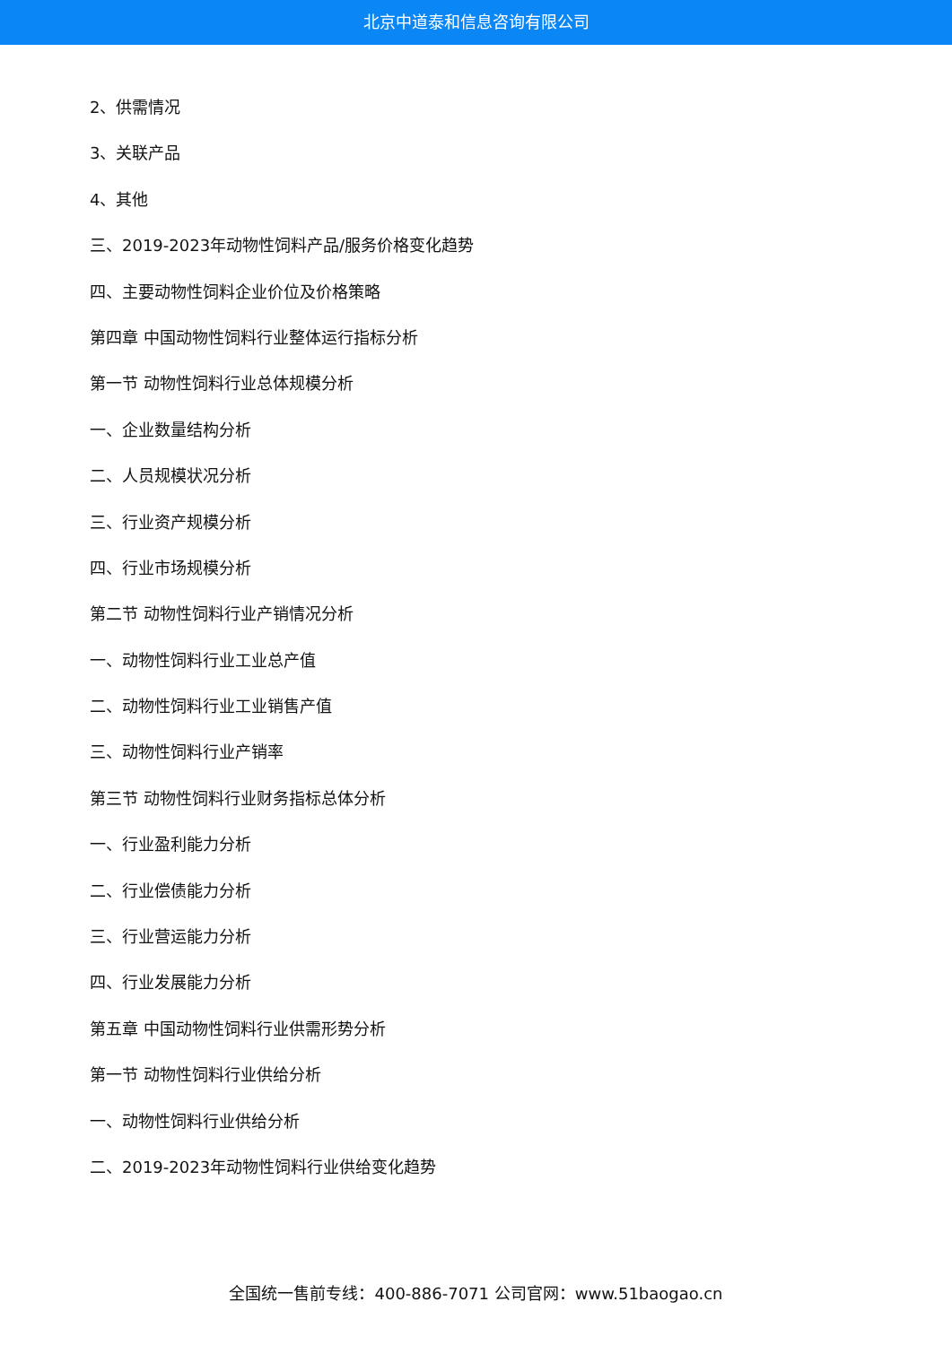北京中道泰和信息咨询有限公司
2、供需情况
3、关联产品
4、其他
三、2019-2023年动物性饲料产品/服务价格变化趋势
四、主要动物性饲料企业价位及价格策略
第四章 中国动物性饲料行业整体运行指标分析
第一节 动物性饲料行业总体规模分析
一、企业数量结构分析
二、人员规模状况分析
三、行业资产规模分析
四、行业市场规模分析
第二节 动物性饲料行业产销情况分析
一、动物性饲料行业工业总产值
二、动物性饲料行业工业销售产值
三、动物性饲料行业产销率
第三节 动物性饲料行业财务指标总体分析
一、行业盈利能力分析
二、行业偿债能力分析
三、行业营运能力分析
四、行业发展能力分析
第五章 中国动物性饲料行业供需形势分析
第一节 动物性饲料行业供给分析
一、动物性饲料行业供给分析
二、2019-2023年动物性饲料行业供给变化趋势
全国统一售前专线：400-886-7071 公司官网：www.51baogao.cn